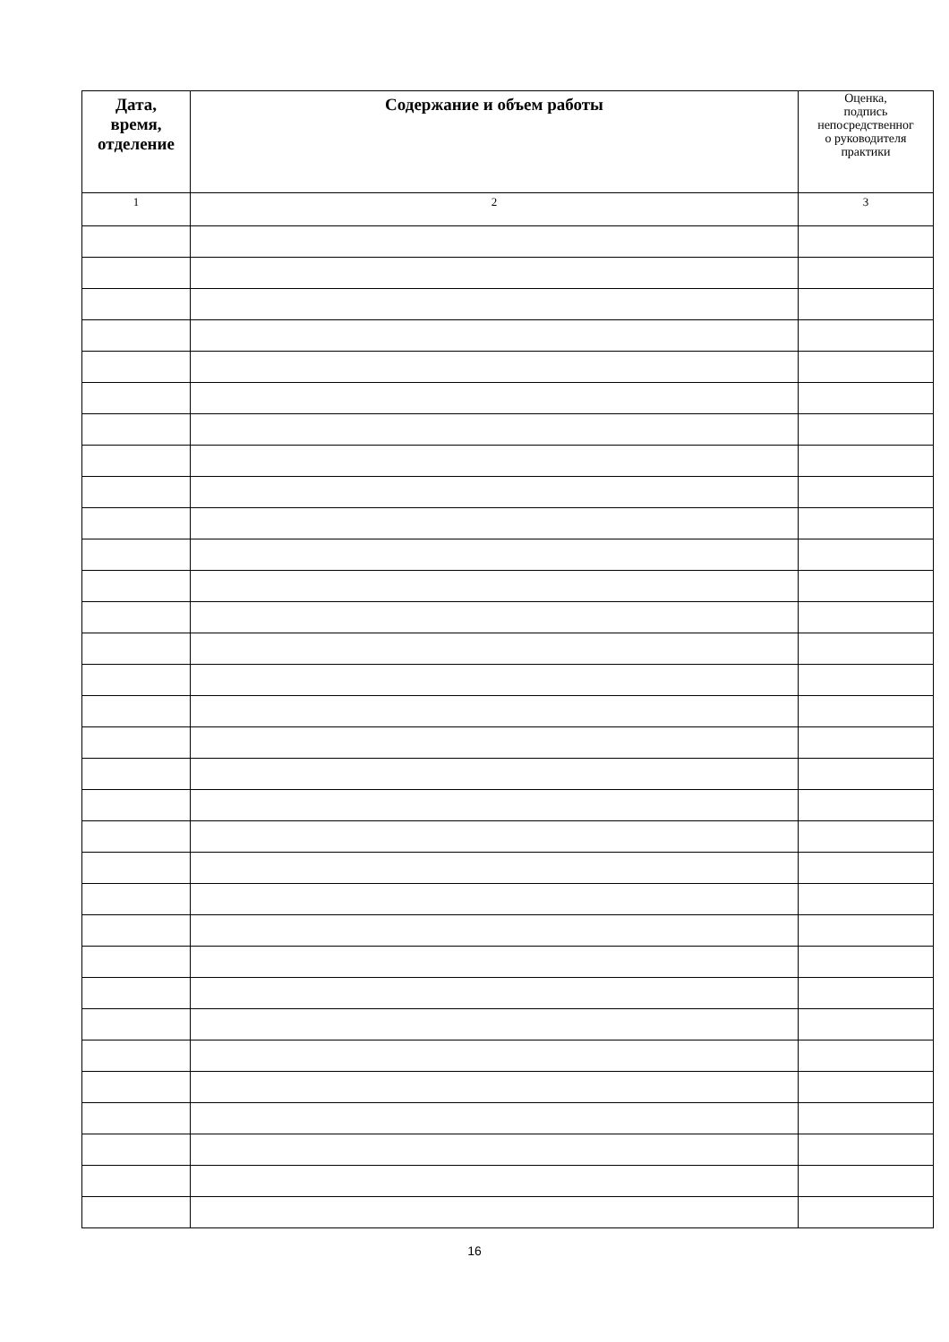| Дата, время, отделение | Содержание и объем работы | Оценка, подпись непосредственног о руководителя практики |
| --- | --- | --- |
| 1 | 2 | 3 |
16